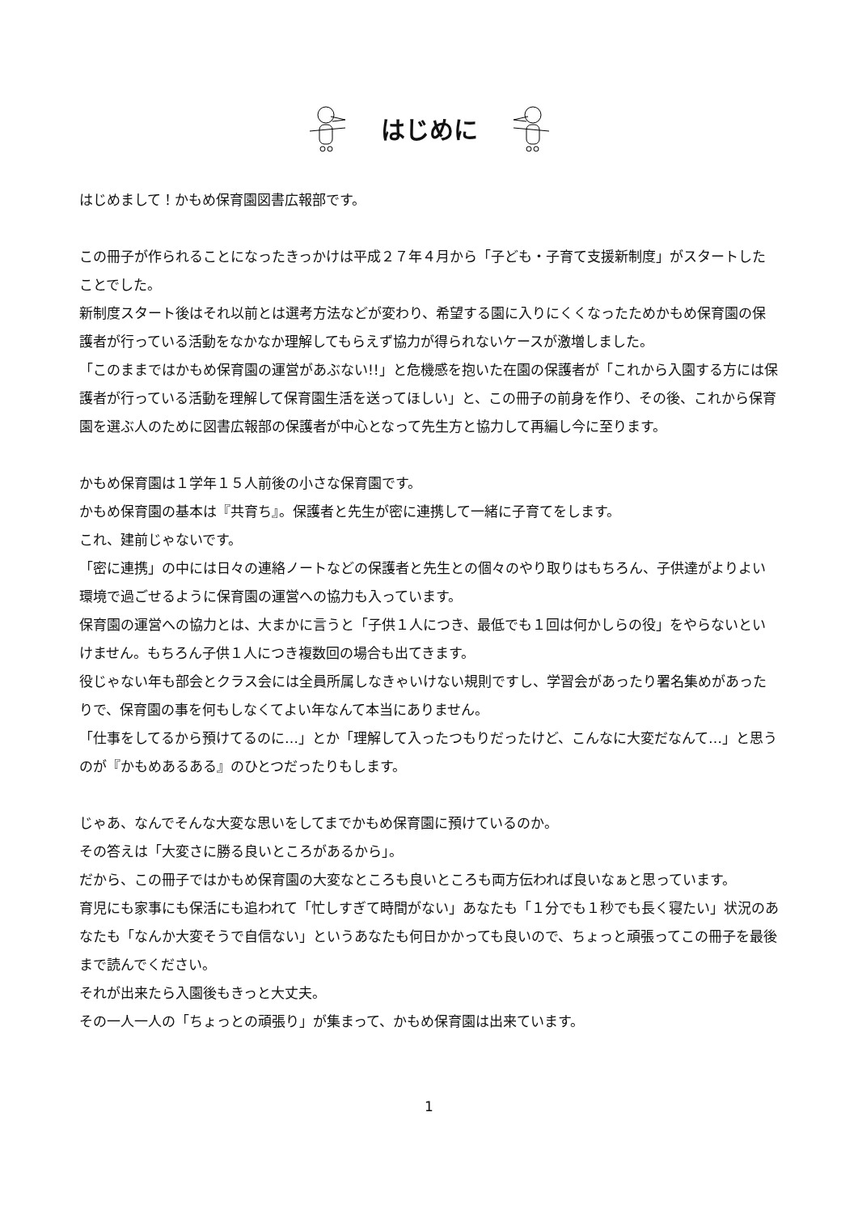はじめに
はじめまして！かもめ保育園図書広報部です。
この冊子が作られることになったきっかけは平成２７年４月から「子ども・子育て支援新制度」がスタートしたことでした。
新制度スタート後はそれ以前とは選考方法などが変わり、希望する園に入りにくくなったためかもめ保育園の保護者が行っている活動をなかなか理解してもらえず協力が得られないケースが激増しました。
「このままではかもめ保育園の運営があぶない!!」と危機感を抱いた在園の保護者が「これから入園する方には保護者が行っている活動を理解して保育園生活を送ってほしい」と、この冊子の前身を作り、その後、これから保育園を選ぶ人のために図書広報部の保護者が中心となって先生方と協力して再編し今に至ります。
かもめ保育園は１学年１５人前後の小さな保育園です。
かもめ保育園の基本は『共育ち』。保護者と先生が密に連携して一緒に子育てをします。
これ、建前じゃないです。
「密に連携」の中には日々の連絡ノートなどの保護者と先生との個々のやり取りはもちろん、子供達がよりよい環境で過ごせるように保育園の運営への協力も入っています。
保育園の運営への協力とは、大まかに言うと「子供１人につき、最低でも１回は何かしらの役」をやらないといけません。もちろん子供１人につき複数回の場合も出てきます。
役じゃない年も部会とクラス会には全員所属しなきゃいけない規則ですし、学習会があったり署名集めがあったりで、保育園の事を何もしなくてよい年なんて本当にありません。
「仕事をしてるから預けてるのに…」とか「理解して入ったつもりだったけど、こんなに大変だなんて…」と思うのが『かもめあるある』のひとつだったりもします。
じゃあ、なんでそんな大変な思いをしてまでかもめ保育園に預けているのか。
その答えは「大変さに勝る良いところがあるから」。
だから、この冊子ではかもめ保育園の大変なところも良いところも両方伝われば良いなぁと思っています。
育児にも家事にも保活にも追われて「忙しすぎて時間がない」あなたも「１分でも１秒でも長く寝たい」状況のあなたも「なんか大変そうで自信ない」というあなたも何日かかっても良いので、ちょっと頑張ってこの冊子を最後まで読んでください。
それが出来たら入園後もきっと大丈夫。
その一人一人の「ちょっとの頑張り」が集まって、かもめ保育園は出来ています。
1